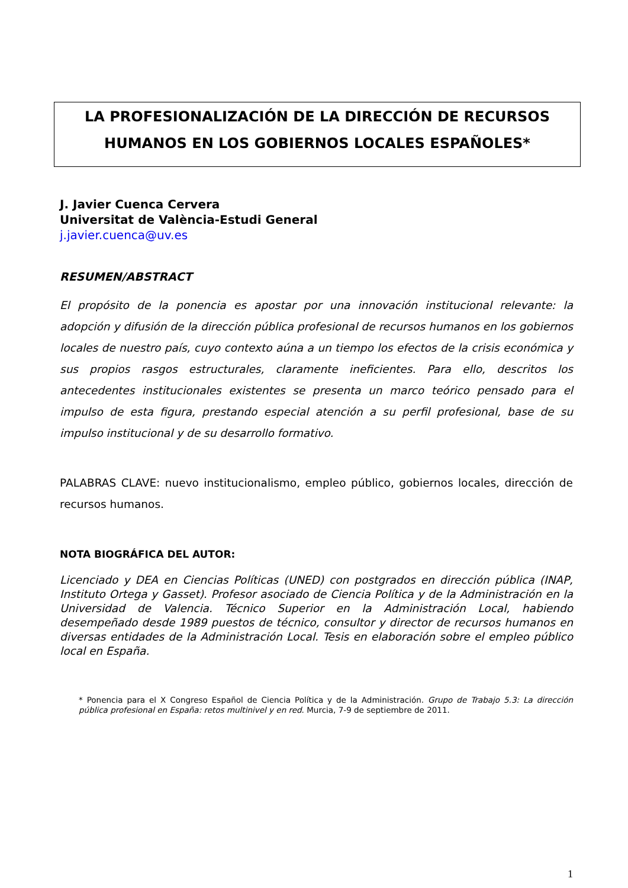LA PROFESIONALIZACIÓN DE LA DIRECCIÓN DE RECURSOS HUMANOS EN LOS GOBIERNOS LOCALES ESPAÑOLES*
J. Javier Cuenca Cervera
Universitat de València-Estudi General
j.javier.cuenca@uv.es
RESUMEN/ABSTRACT
El propósito de la ponencia es apostar por una innovación institucional relevante: la adopción y difusión de la dirección pública profesional de recursos humanos en los gobiernos locales de nuestro país, cuyo contexto aúna a un tiempo los efectos de la crisis económica y sus propios rasgos estructurales, claramente ineficientes. Para ello, descritos los antecedentes institucionales existentes se presenta un marco teórico pensado para el impulso de esta figura, prestando especial atención a su perfil profesional, base de su impulso institucional y de su desarrollo formativo.
PALABRAS CLAVE: nuevo institucionalismo, empleo público, gobiernos locales, dirección de recursos humanos.
NOTA BIOGRÁFICA DEL AUTOR:
Licenciado y DEA en Ciencias Políticas (UNED) con postgrados en dirección pública (INAP, Instituto Ortega y Gasset). Profesor asociado de Ciencia Política y de la Administración en la Universidad de Valencia. Técnico Superior en la Administración Local, habiendo desempeñado desde 1989 puestos de técnico, consultor y director de recursos humanos en diversas entidades de la Administración Local. Tesis en elaboración sobre el empleo público local en España.
* Ponencia para el X Congreso Español de Ciencia Política y de la Administración. Grupo de Trabajo 5.3: La dirección pública profesional en España: retos multinivel y en red. Murcia, 7-9 de septiembre de 2011.
1